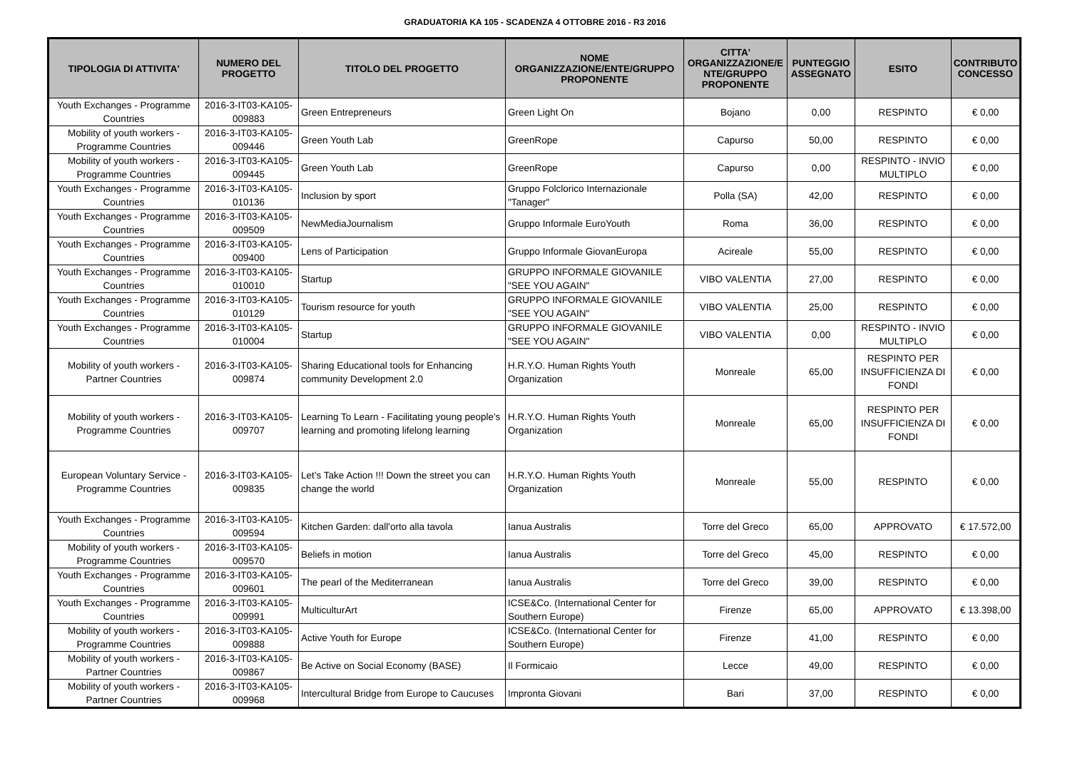GRADUATORIA KA 105 - SCADENZA 4 OTTOBRE 2016 - R3 2016
| TIPOLOGIA DI ATTIVITA' | NUMERO DEL PROGETTO | TITOLO DEL PROGETTO | NOME ORGANIZZAZIONE/ENTE/GRUPPO PROPONENTE | CITTA' ORGANIZZAZIONE/E NTE/GRUPPO PROPONENTE | PUNTEGGIO ASSEGNATO | ESITO | CONTRIBUTO CONCESSO |
| --- | --- | --- | --- | --- | --- | --- | --- |
| Youth Exchanges - Programme Countries | 2016-3-IT03-KA105-009883 | Green Entrepreneurs | Green Light On | Bojano | 0,00 | RESPINTO | € 0,00 |
| Mobility of youth workers - Programme Countries | 2016-3-IT03-KA105-009446 | Green Youth Lab | GreenRope | Capurso | 50,00 | RESPINTO | € 0,00 |
| Mobility of youth workers - Programme Countries | 2016-3-IT03-KA105-009445 | Green Youth Lab | GreenRope | Capurso | 0,00 | RESPINTO - INVIO MULTIPLO | € 0,00 |
| Youth Exchanges - Programme Countries | 2016-3-IT03-KA105-010136 | Inclusion by sport | Gruppo Folclorico Internazionale "Tanager" | Polla (SA) | 42,00 | RESPINTO | € 0,00 |
| Youth Exchanges - Programme Countries | 2016-3-IT03-KA105-009509 | NewMediaJournalism | Gruppo Informale EuroYouth | Roma | 36,00 | RESPINTO | € 0,00 |
| Youth Exchanges - Programme Countries | 2016-3-IT03-KA105-009400 | Lens of Participation | Gruppo Informale GiovanEuropa | Acireale | 55,00 | RESPINTO | € 0,00 |
| Youth Exchanges - Programme Countries | 2016-3-IT03-KA105-010010 | Startup | GRUPPO INFORMALE GIOVANILE "SEE YOU AGAIN" | VIBO VALENTIA | 27,00 | RESPINTO | € 0,00 |
| Youth Exchanges - Programme Countries | 2016-3-IT03-KA105-010129 | Tourism resource for youth | GRUPPO INFORMALE GIOVANILE "SEE YOU AGAIN" | VIBO VALENTIA | 25,00 | RESPINTO | € 0,00 |
| Youth Exchanges - Programme Countries | 2016-3-IT03-KA105-010004 | Startup | GRUPPO INFORMALE GIOVANILE "SEE YOU AGAIN" | VIBO VALENTIA | 0,00 | RESPINTO - INVIO MULTIPLO | € 0,00 |
| Mobility of youth workers - Partner Countries | 2016-3-IT03-KA105-009874 | Sharing Educational tools for Enhancing community Development 2.0 | H.R.Y.O. Human Rights Youth Organization | Monreale | 65,00 | RESPINTO PER INSUFFICIENZA DI FONDI | € 0,00 |
| Mobility of youth workers - Programme Countries | 2016-3-IT03-KA105-009707 | Learning To Learn - Facilitating young people's learning and promoting lifelong learning | H.R.Y.O. Human Rights Youth Organization | Monreale | 65,00 | RESPINTO PER INSUFFICIENZA DI FONDI | € 0,00 |
| European Voluntary Service - Programme Countries | 2016-3-IT03-KA105-009835 | Let’s Take Action !!! Down the street you can change the world | H.R.Y.O. Human Rights Youth Organization | Monreale | 55,00 | RESPINTO | € 0,00 |
| Youth Exchanges - Programme Countries | 2016-3-IT03-KA105-009594 | Kitchen Garden: dall'orto alla tavola | Ianua Australis | Torre del Greco | 65,00 | APPROVATO | € 17.572,00 |
| Mobility of youth workers - Programme Countries | 2016-3-IT03-KA105-009570 | Beliefs in motion | Ianua Australis | Torre del Greco | 45,00 | RESPINTO | € 0,00 |
| Youth Exchanges - Programme Countries | 2016-3-IT03-KA105-009601 | The pearl of the Mediterranean | Ianua Australis | Torre del Greco | 39,00 | RESPINTO | € 0,00 |
| Youth Exchanges - Programme Countries | 2016-3-IT03-KA105-009991 | MulticulturArt | ICSE&Co. (International Center for Southern Europe) | Firenze | 65,00 | APPROVATO | € 13.398,00 |
| Mobility of youth workers - Programme Countries | 2016-3-IT03-KA105-009888 | Active Youth for Europe | ICSE&Co. (International Center for Southern Europe) | Firenze | 41,00 | RESPINTO | € 0,00 |
| Mobility of youth workers - Partner Countries | 2016-3-IT03-KA105-009867 | Be Active on Social Economy (BASE) | Il Formicaio | Lecce | 49,00 | RESPINTO | € 0,00 |
| Mobility of youth workers - Partner Countries | 2016-3-IT03-KA105-009968 | Intercultural Bridge from Europe to Caucuses | Impronta Giovani | Bari | 37,00 | RESPINTO | € 0,00 |